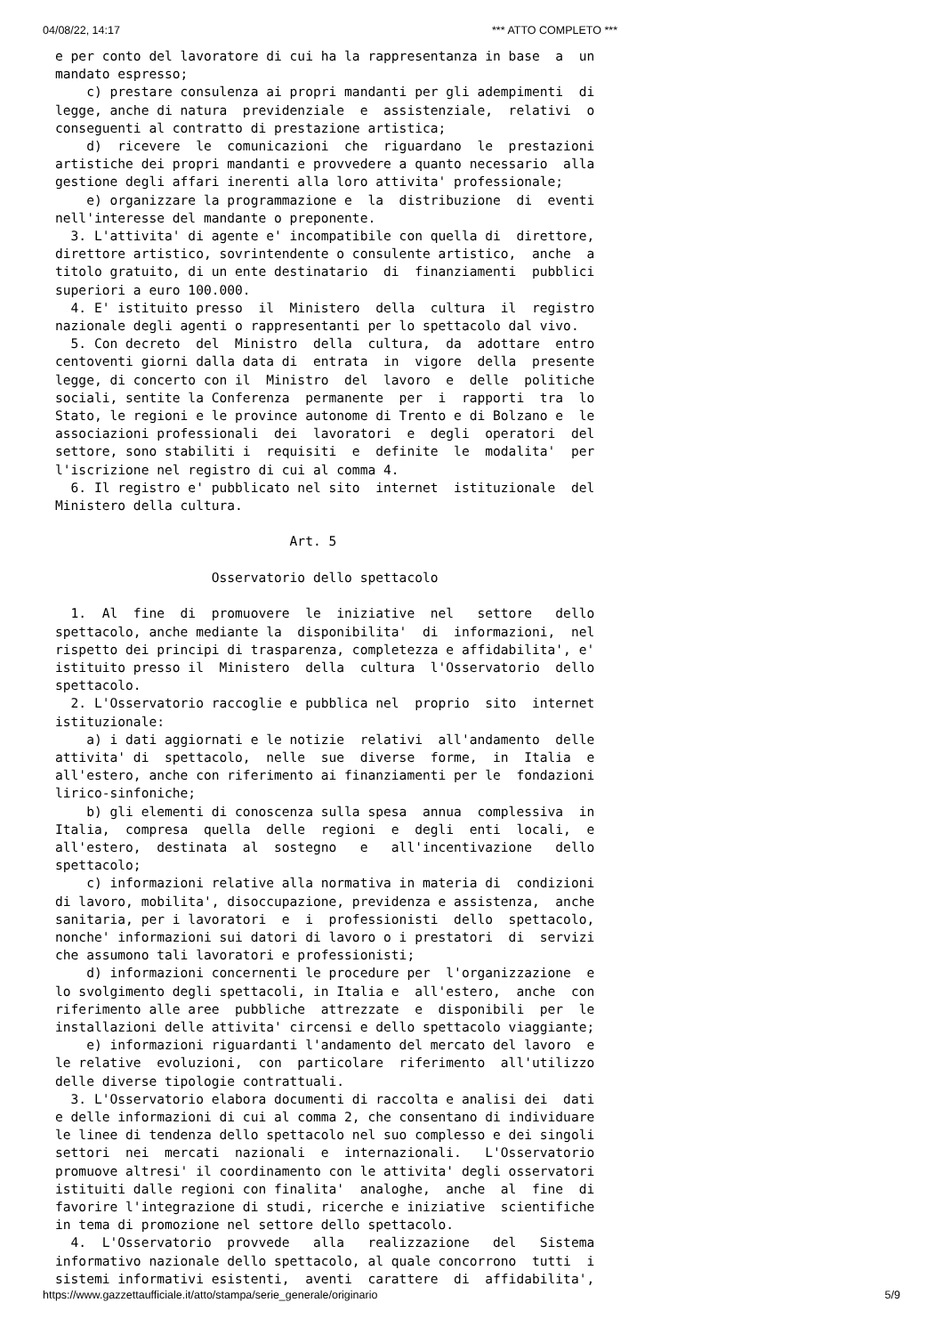04/08/22, 14:17 *** ATTO COMPLETO ***
e per conto del lavoratore di cui ha la rappresentanza in base  a  un
mandato espresso;
    c) prestare consulenza ai propri mandanti per gli adempimenti  di
legge, anche di natura  previdenziale  e  assistenziale,  relativi  o
conseguenti al contratto di prestazione artistica;
    d)  ricevere  le  comunicazioni  che  riguardano  le  prestazioni
artistiche dei propri mandanti e provvedere a quanto necessario  alla
gestione degli affari inerenti alla loro attivita' professionale;
    e) organizzare la programmazione e  la  distribuzione  di  eventi
nell'interesse del mandante o preponente.
  3. L'attivita' di agente e' incompatibile con quella di  direttore,
direttore artistico, sovrintendente o consulente artistico,  anche  a
titolo gratuito, di un ente destinatario  di  finanziamenti  pubblici
superiori a euro 100.000.
  4. E' istituito presso  il  Ministero  della  cultura  il  registro
nazionale degli agenti o rappresentanti per lo spettacolo dal vivo.
  5. Con decreto  del  Ministro  della  cultura,  da  adottare  entro
centoventi giorni dalla data di  entrata  in  vigore  della  presente
legge, di concerto con il  Ministro  del  lavoro  e  delle  politiche
sociali, sentite la Conferenza  permanente  per  i  rapporti  tra  lo
Stato, le regioni e le province autonome di Trento e di Bolzano e  le
associazioni professionali  dei  lavoratori  e  degli  operatori  del
settore, sono stabiliti i  requisiti  e  definite  le  modalita'  per
l'iscrizione nel registro di cui al comma 4.
  6. Il registro e' pubblicato nel sito  internet  istituzionale  del
Ministero della cultura.

                              Art. 5

                    Osservatorio dello spettacolo

  1.  Al  fine  di  promuovere  le  iniziative  nel   settore   dello
spettacolo, anche mediante la  disponibilita'  di  informazioni,  nel
rispetto dei principi di trasparenza, completezza e affidabilita', e'
istituito presso il  Ministero  della  cultura  l'Osservatorio  dello
spettacolo.
  2. L'Osservatorio raccoglie e pubblica nel  proprio  sito  internet
istituzionale:
    a) i dati aggiornati e le notizie  relativi  all'andamento  delle
attivita' di  spettacolo,  nelle  sue  diverse  forme,  in  Italia  e
all'estero, anche con riferimento ai finanziamenti per le  fondazioni
lirico-sinfoniche;
    b) gli elementi di conoscenza sulla spesa  annua  complessiva  in
Italia,  compresa  quella  delle  regioni  e  degli  enti  locali,  e
all'estero,  destinata  al  sostegno   e   all'incentivazione   dello
spettacolo;
    c) informazioni relative alla normativa in materia di  condizioni
di lavoro, mobilita', disoccupazione, previdenza e assistenza,  anche
sanitaria, per i lavoratori  e  i  professionisti  dello  spettacolo,
nonche' informazioni sui datori di lavoro o i prestatori  di  servizi
che assumono tali lavoratori e professionisti;
    d) informazioni concernenti le procedure per  l'organizzazione  e
lo svolgimento degli spettacoli, in Italia e  all'estero,  anche  con
riferimento alle aree  pubbliche  attrezzate  e  disponibili  per  le
installazioni delle attivita' circensi e dello spettacolo viaggiante;
    e) informazioni riguardanti l'andamento del mercato del lavoro  e
le relative  evoluzioni,  con  particolare  riferimento  all'utilizzo
delle diverse tipologie contrattuali.
  3. L'Osservatorio elabora documenti di raccolta e analisi dei  dati
e delle informazioni di cui al comma 2, che consentano di individuare
le linee di tendenza dello spettacolo nel suo complesso e dei singoli
settori  nei  mercati  nazionali  e  internazionali.   L'Osservatorio
promuove altresi' il coordinamento con le attivita' degli osservatori
istituiti dalle regioni con finalita'  analoghe,  anche  al  fine  di
favorire l'integrazione di studi, ricerche e iniziative  scientifiche
in tema di promozione nel settore dello spettacolo.
  4.  L'Osservatorio  provvede   alla   realizzazione   del   Sistema
informativo nazionale dello spettacolo, al quale concorrono  tutti  i
sistemi informativi esistenti,  aventi  carattere  di  affidabilita',
https://www.gazzettaufficiale.it/atto/stampa/serie_generale/originario 5/9